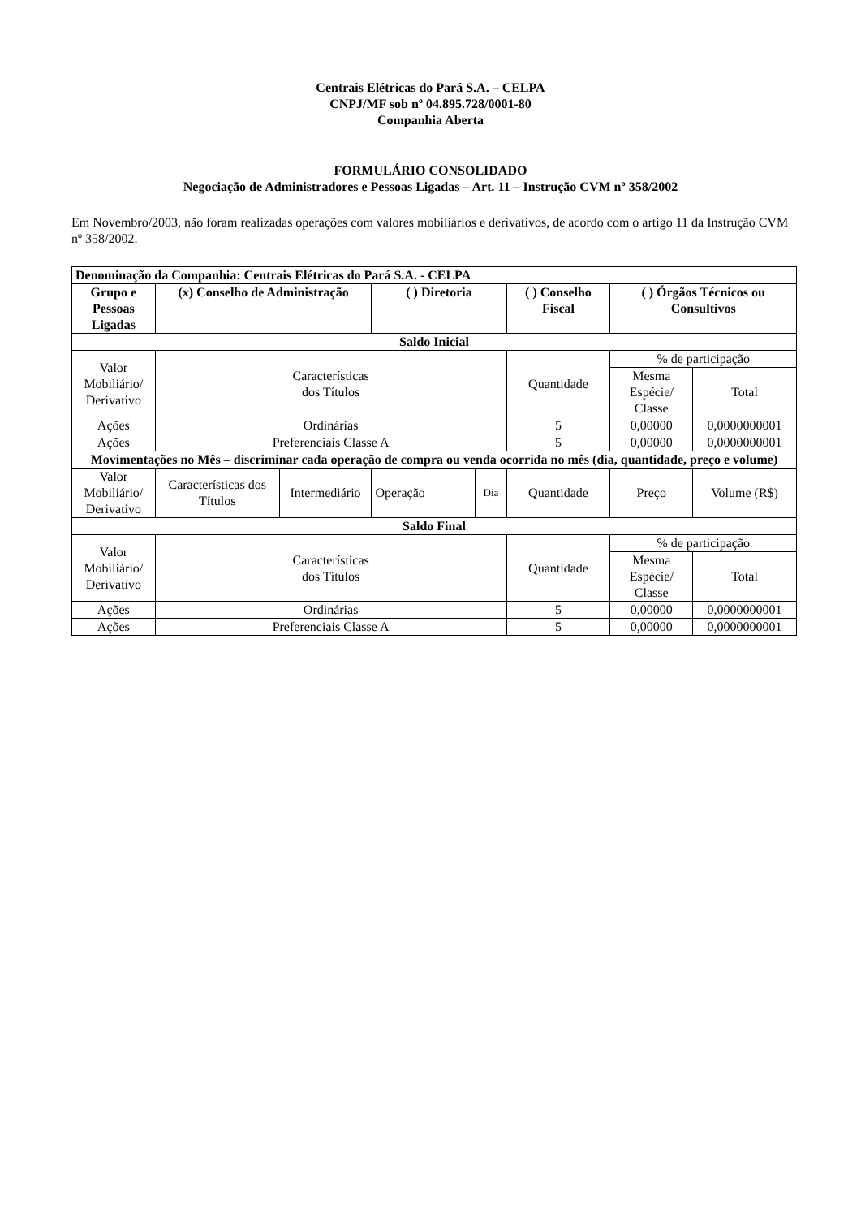Centrais Elétricas do Pará S.A. – CELPA
CNPJ/MF sob nº 04.895.728/0001-80
Companhia Aberta
FORMULÁRIO CONSOLIDADO
Negociação de Administradores e Pessoas Ligadas – Art. 11 – Instrução CVM nº 358/2002
Em Novembro/2003, não foram realizadas operações com valores mobiliários e derivativos, de acordo com o artigo 11 da Instrução CVM nº 358/2002.
| Denominação da Companhia: Centrais Elétricas do Pará S.A. - CELPA | | | | | | | |
| --- | --- | --- | --- | --- | --- | --- | --- |
| Grupo e Pessoas Ligadas | (x) Conselho de Administração | | ( ) Diretoria | | ( ) Conselho Fiscal | ( ) Órgãos Técnicos ou Consultivos | |
| Saldo Inicial | | | | | | | |
| Valor Mobiliário/ Derivativo | Características dos Títulos | | | | Quantidade | % de participação | |
| | | | | | | Mesma Espécie/ Classe | Total |
| Ações | Ordinárias | | | | 5 | 0,00000 | 0,0000000001 |
| Ações | Preferenciais Classe A | | | | 5 | 0,00000 | 0,0000000001 |
| Movimentações no Mês – discriminar cada operação de compra ou venda ocorrida no mês (dia, quantidade, preço e volume) | | | | | | | |
| Valor Mobiliário/ Derivativo | Características dos Títulos | Intermediário | Operação | Dia | Quantidade | Preço | Volume (R$) |
| Saldo Final | | | | | | | |
| Valor Mobiliário/ Derivativo | Características dos Títulos | | | | Quantidade | % de participação | |
| | | | | | | Mesma Espécie/ Classe | Total |
| Ações | Ordinárias | | | | 5 | 0,00000 | 0,0000000001 |
| Ações | Preferenciais Classe A | | | | 5 | 0,00000 | 0,0000000001 |